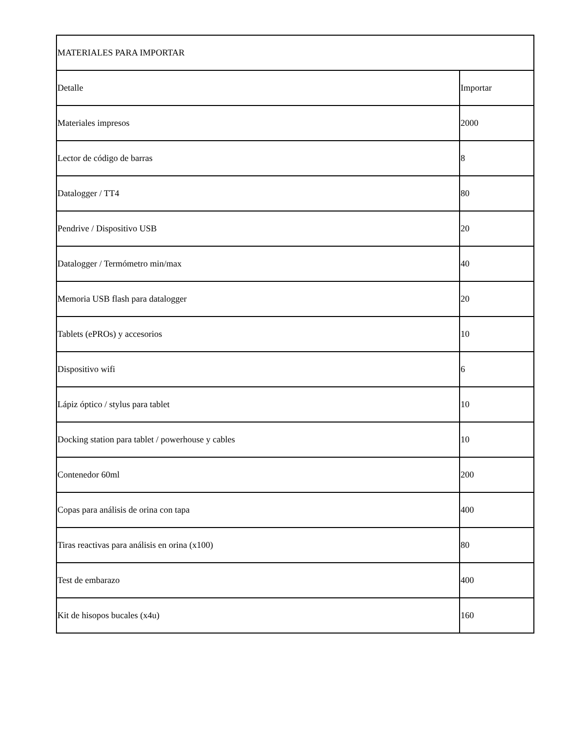| MATERIALES PARA IMPORTAR | |
| --- | --- |
| Detalle | Importar |
| Materiales impresos | 2000 |
| Lector de código de barras | 8 |
| Datalogger / TT4 | 80 |
| Pendrive / Dispositivo USB | 20 |
| Datalogger / Termómetro min/max | 40 |
| Memoria USB flash para datalogger | 20 |
| Tablets (ePROs) y accesorios | 10 |
| Dispositivo wifi | 6 |
| Lápiz óptico / stylus para tablet | 10 |
| Docking station para tablet / powerhouse y cables | 10 |
| Contenedor 60ml | 200 |
| Copas para análisis de orina con tapa | 400 |
| Tiras reactivas para análisis en orina (x100) | 80 |
| Test de embarazo | 400 |
| Kit de hisopos bucales (x4u) | 160 |